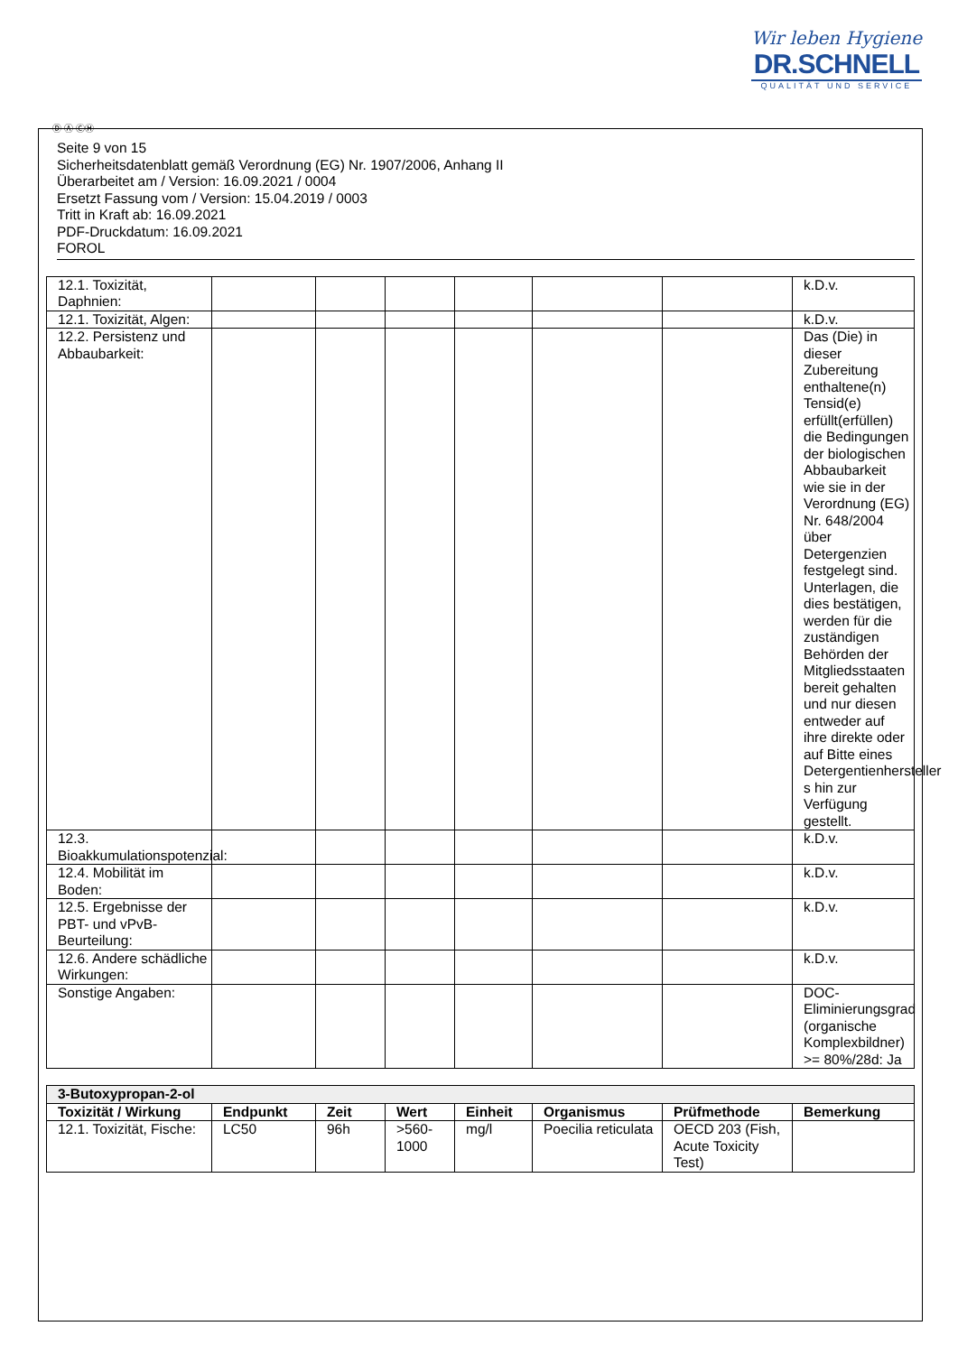Wir leben Hygiene
DR.SCHNELL
QUALITÄT UND SERVICE
Ⓓ Ⓐ ⒸⒽ
Seite 9 von 15
Sicherheitsdatenblatt gemäß Verordnung (EG) Nr. 1907/2006, Anhang II
Überarbeitet am / Version: 16.09.2021 / 0004
Ersetzt Fassung vom / Version: 15.04.2019 / 0003
Tritt in Kraft ab: 16.09.2021
PDF-Druckdatum: 16.09.2021
FOROL
| 12.1. Toxizität, Daphnien: | | | | | | | k.D.v. |
| 12.1. Toxizität, Algen: | | | | | | | k.D.v. |
| 12.2. Persistenz und Abbaubarkeit: | | | | | | | Das (Die) in dieser Zubereitung enthaltene(n) Tensid(e) erfüllt(erfüllen) die Bedingungen der biologischen Abbaubarkeit wie sie in der Verordnung (EG) Nr. 648/2004 über Detergenzien festgelegt sind. Unterlagen, die dies bestätigen, werden für die zuständigen Behörden der Mitgliedsstaaten bereit gehalten und nur diesen entweder auf ihre direkte oder auf Bitte eines Detergentienhersteller s hin zur Verfügung gestellt. |
| 12.3. Bioakkumulationspotenzial: | | | | | | | k.D.v. |
| 12.4. Mobilität im Boden: | | | | | | | k.D.v. |
| 12.5. Ergebnisse der PBT- und vPvB-Beurteilung: | | | | | | | k.D.v. |
| 12.6. Andere schädliche Wirkungen: | | | | | | | k.D.v. |
| Sonstige Angaben: | | | | | | | DOC-Eliminierungsgrad (organische Komplexbildner) >= 80%/28d: Ja |
| 3-Butoxypropan-2-ol | | | | | | | |
| Toxizität / Wirkung | Endpunkt | Zeit | Wert | Einheit | Organismus | Prüfmethode | Bemerkung |
| 12.1. Toxizität, Fische: | LC50 | 96h | >560-1000 | mg/l | Poecilia reticulata | OECD 203 (Fish, Acute Toxicity Test) | |